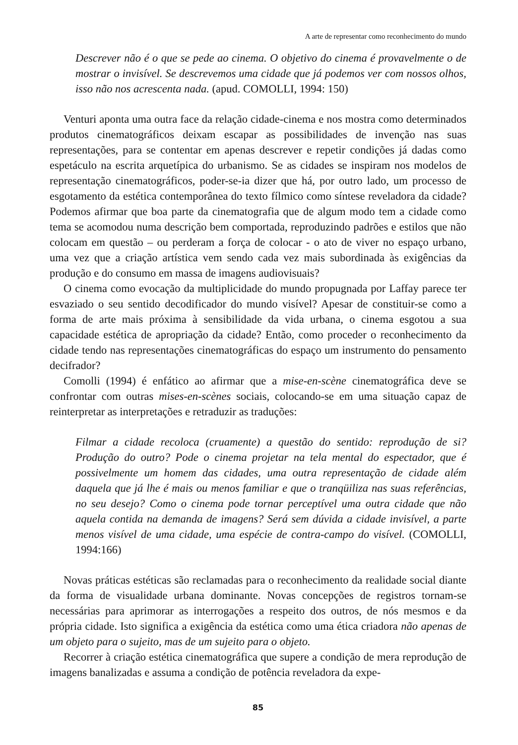A arte de representar como reconhecimento do mundo
Descrever não é o que se pede ao cinema. O objetivo do cinema é provavelmente o de mostrar o invisível. Se descrevemos uma cidade que já podemos ver com nossos olhos, isso não nos acrescenta nada. (apud. COMOLLI, 1994: 150)
Venturi aponta uma outra face da relação cidade-cinema e nos mostra como determinados produtos cinematográficos deixam escapar as possibilidades de invenção nas suas representações, para se contentar em apenas descrever e repetir condições já dadas como espetáculo na escrita arquetípica do urbanismo. Se as cidades se inspiram nos modelos de representação cinematográficos, poder-se-ia dizer que há, por outro lado, um processo de esgotamento da estética contemporânea do texto fílmico como síntese reveladora da cidade? Podemos afirmar que boa parte da cinematografia que de algum modo tem a cidade como tema se acomodou numa descrição bem comportada, reproduzindo padrões e estilos que não colocam em questão – ou perderam a força de colocar - o ato de viver no espaço urbano, uma vez que a criação artística vem sendo cada vez mais subordinada às exigências da produção e do consumo em massa de imagens audiovisuais?
O cinema como evocação da multiplicidade do mundo propugnada por Laffay parece ter esvaziado o seu sentido decodificador do mundo visível? Apesar de constituir-se como a forma de arte mais próxima à sensibilidade da vida urbana, o cinema esgotou a sua capacidade estética de apropriação da cidade? Então, como proceder o reconhecimento da cidade tendo nas representações cinematográficas do espaço um instrumento do pensamento decifrador?
Comolli (1994) é enfático ao afirmar que a mise-en-scène cinematográfica deve se confrontar com outras mises-en-scènes sociais, colocando-se em uma situação capaz de reinterpretar as interpretações e retraduzir as traduções:
Filmar a cidade recoloca (cruamente) a questão do sentido: reprodução de si? Produção do outro? Pode o cinema projetar na tela mental do espectador, que é possivelmente um homem das cidades, uma outra representação de cidade além daquela que já lhe é mais ou menos familiar e que o tranqüiliza nas suas referências, no seu desejo? Como o cinema pode tornar perceptível uma outra cidade que não aquela contida na demanda de imagens? Será sem dúvida a cidade invisível, a parte menos visível de uma cidade, uma espécie de contra-campo do visível. (COMOLLI, 1994:166)
Novas práticas estéticas são reclamadas para o reconhecimento da realidade social diante da forma de visualidade urbana dominante. Novas concepções de registros tornam-se necessárias para aprimorar as interrogações a respeito dos outros, de nós mesmos e da própria cidade. Isto significa a exigência da estética como uma ética criadora não apenas de um objeto para o sujeito, mas de um sujeito para o objeto.
Recorrer à criação estética cinematográfica que supere a condição de mera reprodução de imagens banalizadas e assuma a condição de potência reveladora da expe-
85